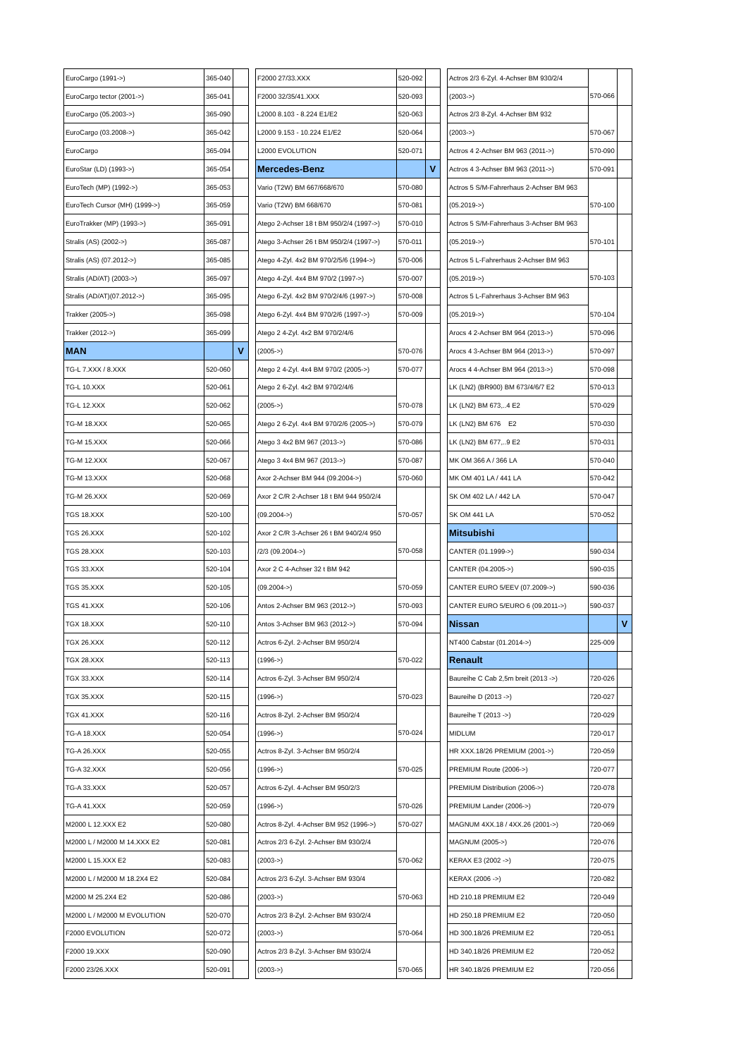| EuroCargo (1991->) | 365-040 | |
| EuroCargo tector (2001->) | 365-041 | |
| EuroCargo (05.2003->) | 365-090 | |
| EuroCargo (03.2008->) | 365-042 | |
| EuroCargo | 365-094 | |
| EuroStar (LD) (1993->) | 365-054 | |
| EuroTech (MP) (1992->) | 365-053 | |
| EuroTech Cursor (MH) (1999->) | 365-059 | |
| EuroTrakker (MP) (1993->) | 365-091 | |
| Stralis (AS) (2002->) | 365-087 | |
| Stralis (AS) (07.2012->) | 365-085 | |
| Stralis (AD/AT) (2003->) | 365-097 | |
| Stralis (AD/AT)(07.2012->) | 365-095 | |
| Trakker (2005->) | 365-098 | |
| Trakker (2012->) | 365-099 | |
| MAN | | V |
| TG-L 7.XXX / 8.XXX | 520-060 | |
| TG-L 10.XXX | 520-061 | |
| TG-L 12.XXX | 520-062 | |
| TG-M 18.XXX | 520-065 | |
| TG-M 15.XXX | 520-066 | |
| TG-M 12.XXX | 520-067 | |
| TG-M 13.XXX | 520-068 | |
| TG-M 26.XXX | 520-069 | |
| TGS 18.XXX | 520-100 | |
| TGS 26.XXX | 520-102 | |
| TGS 28.XXX | 520-103 | |
| TGS 33.XXX | 520-104 | |
| TGS 35.XXX | 520-105 | |
| TGS 41.XXX | 520-106 | |
| TGX 18.XXX | 520-110 | |
| TGX 26.XXX | 520-112 | |
| TGX 28.XXX | 520-113 | |
| TGX 33.XXX | 520-114 | |
| TGX 35.XXX | 520-115 | |
| TGX 41.XXX | 520-116 | |
| TG-A 18.XXX | 520-054 | |
| TG-A 26.XXX | 520-055 | |
| TG-A 32.XXX | 520-056 | |
| TG-A 33.XXX | 520-057 | |
| TG-A 41.XXX | 520-059 | |
| M2000 L 12.XXX E2 | 520-080 | |
| M2000 L / M2000 M 14.XXX E2 | 520-081 | |
| M2000 L 15.XXX E2 | 520-083 | |
| M2000 L / M2000 M 18.2X4 E2 | 520-084 | |
| M2000 M 25.2X4 E2 | 520-086 | |
| M2000 L / M2000 M EVOLUTION | 520-070 | |
| F2000 EVOLUTION | 520-072 | |
| F2000 19.XXX | 520-090 | |
| F2000 23/26.XXX | 520-091 | |
| F2000 27/33.XXX | 520-092 | |
| F2000 32/35/41.XXX | 520-093 | |
| L2000 8.103 - 8.224 E1/E2 | 520-063 | |
| L2000 9.153 - 10.224 E1/E2 | 520-064 | |
| L2000 EVOLUTION | 520-071 | |
| Mercedes-Benz | | V |
| Vario (T2W) BM 667/668/670 | 570-080 | |
| Vario (T2W) BM 668/670 | 570-081 | |
| Atego 2-Achser 18 t BM 950/2/4 (1997->) | 570-010 | |
| Atego 3-Achser 26 t BM 950/2/4 (1997->) | 570-011 | |
| Atego 4-Zyl. 4x2 BM 970/2/5/6 (1994->) | 570-006 | |
| Atego 4-Zyl. 4x4 BM 970/2 (1997->) | 570-007 | |
| Atego 6-Zyl. 4x2 BM 970/2/4/6 (1997->) | 570-008 | |
| Atego 6-Zyl. 4x4 BM 970/2/6 (1997->) | 570-009 | |
| Atego 2 4-Zyl. 4x2 BM 970/2/4/6 | | |
| (2005->) | 570-076 | |
| Atego 2 4-Zyl. 4x4 BM 970/2 (2005->) | 570-077 | |
| Atego 2 6-Zyl. 4x2 BM 970/2/4/6 | | |
| (2005->) | 570-078 | |
| Atego 2 6-Zyl. 4x4 BM 970/2/6 (2005->) | 570-079 | |
| Atego 3 4x2 BM 967 (2013->) | 570-086 | |
| Atego 3 4x4 BM 967 (2013->) | 570-087 | |
| Axor 2-Achser BM 944 (09.2004->) | 570-060 | |
| Axor 2 C/R 2-Achser 18 t BM 944 950/2/4 | | |
| (09.2004->) | 570-057 | |
| Axor 2 C/R 3-Achser 26 t BM 940/2/4 950 | | |
| /2/3 (09.2004->) | 570-058 | |
| Axor 2 C 4-Achser 32 t BM 942 | | |
| (09.2004->) | 570-059 | |
| Antos 2-Achser BM 963 (2012->) | 570-093 | |
| Antos 3-Achser BM 963 (2012->) | 570-094 | |
| Actros 6-Zyl. 2-Achser BM 950/2/4 | | |
| (1996->) | 570-022 | |
| Actros 6-Zyl. 3-Achser BM 950/2/4 | | |
| (1996->) | 570-023 | |
| Actros 8-Zyl. 2-Achser BM 950/2/4 | | |
| (1996->) | 570-024 | |
| Actros 8-Zyl. 3-Achser BM 950/2/4 | | |
| (1996->) | 570-025 | |
| Actros 6-Zyl. 4-Achser BM 950/2/3 | | |
| (1996->) | 570-026 | |
| Actros 8-Zyl. 4-Achser BM 952 (1996->) | 570-027 | |
| Actros 2/3 6-Zyl. 2-Achser BM 930/2/4 | | |
| (2003->) | 570-062 | |
| Actros 2/3 6-Zyl. 3-Achser BM 930/4 | | |
| (2003->) | 570-063 | |
| Actros 2/3 8-Zyl. 2-Achser BM 930/2/4 | | |
| (2003->) | 570-064 | |
| Actros 2/3 8-Zyl. 3-Achser BM 930/2/4 | | |
| (2003->) | 570-065 | |
| Actros 2/3 6-Zyl. 4-Achser BM 930/2/4 | | |
| (2003->) | 570-066 | |
| Actros 2/3 8-Zyl. 4-Achser BM 932 | | |
| (2003->) | 570-067 | |
| Actros 4 2-Achser BM 963 (2011->) | 570-090 | |
| Actros 4 3-Achser BM 963 (2011->) | 570-091 | |
| Actros 5 S/M-Fahrerhaus 2-Achser BM 963 | | |
| (05.2019->) | 570-100 | |
| Actros 5 S/M-Fahrerhaus 3-Achser BM 963 | | |
| (05.2019->) | 570-101 | |
| Actros 5 L-Fahrerhaus 2-Achser BM 963 | | |
| (05.2019->) | 570-103 | |
| Actros 5 L-Fahrerhaus 3-Achser BM 963 | | |
| (05.2019->) | 570-104 | |
| Arocs 4 2-Achser BM 964 (2013->) | 570-096 | |
| Arocs 4 3-Achser BM 964 (2013->) | 570-097 | |
| Arocs 4 4-Achser BM 964 (2013->) | 570-098 | |
| LK (LN2) (BR900) BM 673/4/6/7 E2 | 570-013 | |
| LK (LN2) BM 673,..4 E2 | 570-029 | |
| LK (LN2) BM 676 E2 | 570-030 | |
| LK (LN2) BM 677,..9 E2 | 570-031 | |
| MK OM 366 A / 366 LA | 570-040 | |
| MK OM 401 LA / 441 LA | 570-042 | |
| SK OM 402 LA / 442 LA | 570-047 | |
| SK OM 441 LA | 570-052 | |
| Mitsubishi | | |
| CANTER (01.1999->) | 590-034 | |
| CANTER (04.2005->) | 590-035 | |
| CANTER EURO 5/EEV (07.2009->) | 590-036 | |
| CANTER EURO 5/EURO 6 (09.2011->) | 590-037 | |
| Nissan | | V |
| NT400 Cabstar (01.2014->) | 225-009 | |
| Renault | | |
| Baureihe C Cab 2,5m breit (2013 ->) | 720-026 | |
| Baureihe D (2013 ->) | 720-027 | |
| Baureihe T (2013 ->) | 720-029 | |
| MIDLUM | 720-017 | |
| HR XXX.18/26 PREMIUM (2001->) | 720-059 | |
| PREMIUM Route (2006->) | 720-077 | |
| PREMIUM Distribution (2006->) | 720-078 | |
| PREMIUM Lander (2006->) | 720-079 | |
| MAGNUM 4XX.18 / 4XX.26 (2001->) | 720-069 | |
| MAGNUM (2005->) | 720-076 | |
| KERAX E3 (2002 ->) | 720-075 | |
| KERAX (2006 ->) | 720-082 | |
| HD 210.18 PREMIUM E2 | 720-049 | |
| HD 250.18 PREMIUM E2 | 720-050 | |
| HD 300.18/26 PREMIUM E2 | 720-051 | |
| HD 340.18/26 PREMIUM E2 | 720-052 | |
| HR 340.18/26 PREMIUM E2 | 720-056 | |